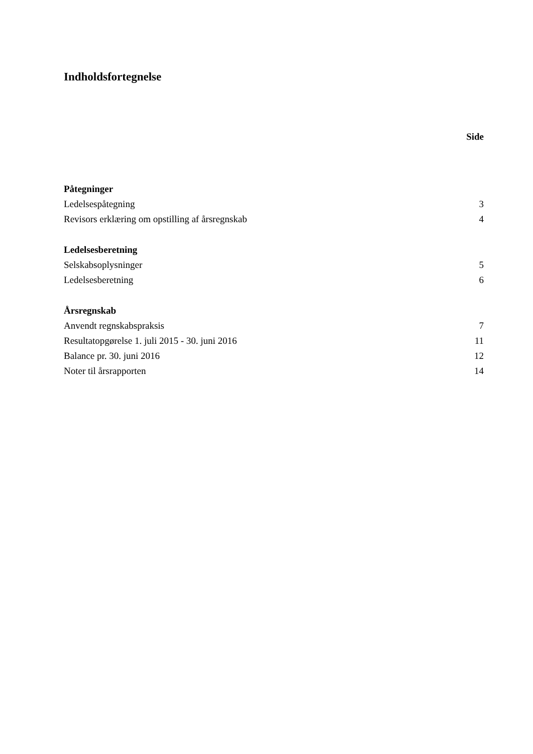Indholdsfortegnelse
Side
Påtegninger
Ledelsespåtegning 3
Revisors erklæring om opstilling af årsregnskab 4
Ledelsesberetning
Selskabsoplysninger 5
Ledelsesberetning 6
Årsregnskab
Anvendt regnskabspraksis 7
Resultatopgørelse 1. juli 2015 - 30. juni 2016 11
Balance pr. 30. juni 2016 12
Noter til årsrapporten 14